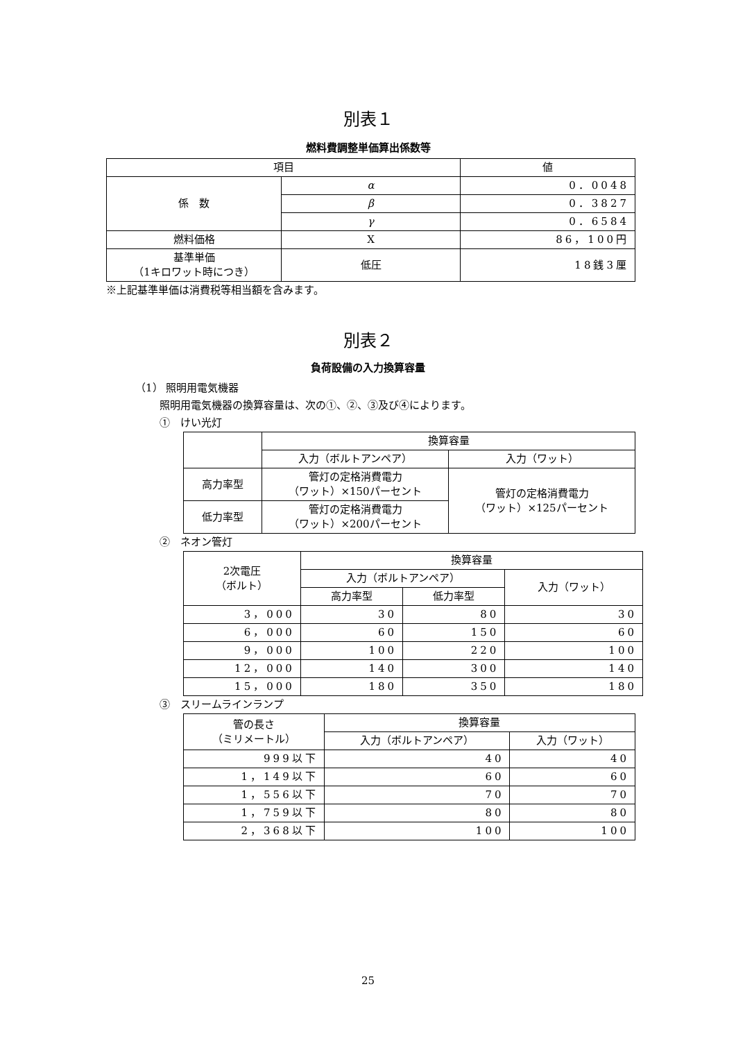別表１
燃料費調整単価算出係数等
| 項目 | | 値 |
| --- | --- | --- |
| 係 数 | α | 0．0048 |
| | β | 0．3827 |
| | γ | 0．6584 |
| 燃料価格 | X | 86，100円 |
| 基準単価 （1キロワット時につき） | 低圧 | 18銭3厘 |
※上記基準単価は消費税等相当額を含みます。
別表２
負荷設備の入力換算容量
（1） 照明用電気機器
照明用電気機器の換算容量は、次の①、②、③及び④によります。
①　けい光灯
| | 換算容量 | |
| | 入力（ボルトアンペア） | 入力（ワット） |
| 高力率型 | 管灯の定格消費電力 （ワット）×150パーセント | 管灯の定格消費電力 （ワット）×125パーセント |
| 低力率型 | 管灯の定格消費電力 （ワット）×200パーセント | |
②　ネオン管灯
| 2次電圧 （ボルト） | 換算容量 | | |
| | 入力（ボルトアンペア） | | 入力（ワット） |
| | 高力率型 | 低力率型 | |
| 3，000 | 30 | 80 | 30 |
| 6，000 | 60 | 150 | 60 |
| 9，000 | 100 | 220 | 100 |
| 12，000 | 140 | 300 | 140 |
| 15，000 | 180 | 350 | 180 |
③　スリームラインランプ
| 管の長さ （ミリメートル） | 換算容量 | |
| | 入力（ボルトアンペア） | 入力（ワット） |
| 999以下 | 40 | 40 |
| 1，149以下 | 60 | 60 |
| 1，556以下 | 70 | 70 |
| 1，759以下 | 80 | 80 |
| 2，368以下 | 100 | 100 |
25